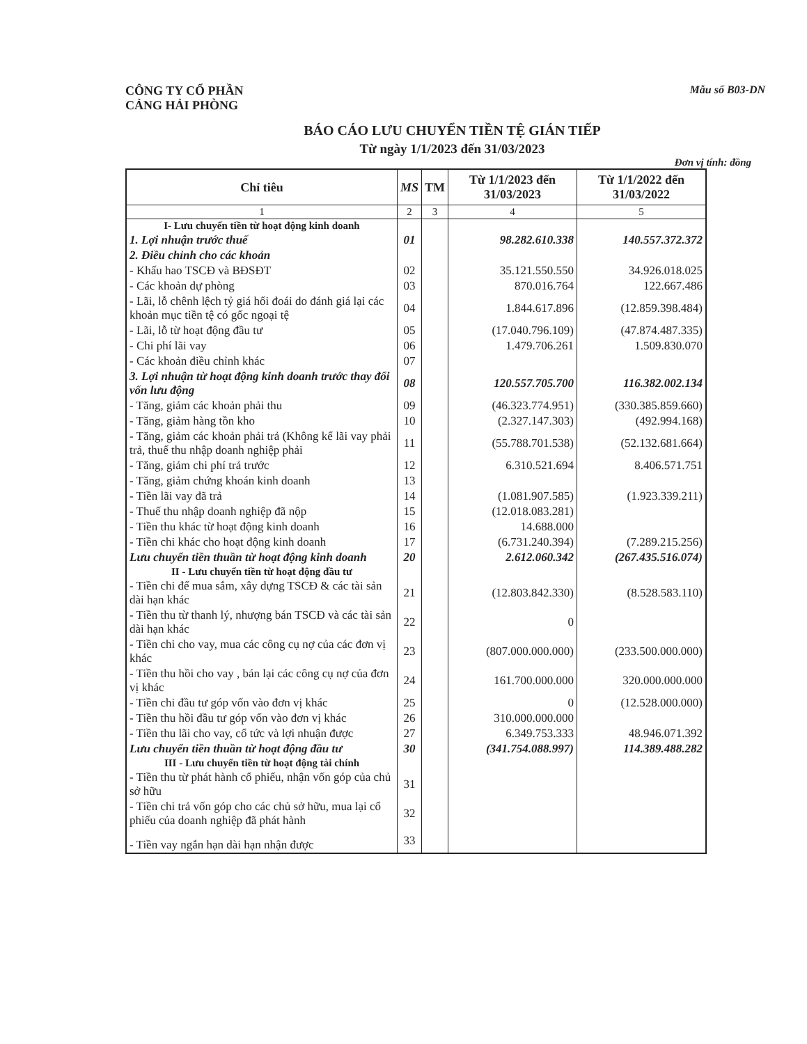CÔNG TY CỔ PHẦN
CẢNG HẢI PHÒNG
Mẫu số B03-DN
BÁO CÁO LƯU CHUYỂN TIỀN TỆ GIÁN TIẾP
Từ ngày 1/1/2023 đến 31/03/2023
Đơn vị tính: đồng
| Chỉ tiêu | MS | TM | Từ 1/1/2023 đến 31/03/2023 | Từ 1/1/2022 đến 31/03/2022 |
| --- | --- | --- | --- | --- |
| 1 | 2 | 3 | 4 | 5 |
| I- Lưu chuyển tiền từ hoạt động kinh doanh | | | | |
| 1. Lợi nhuận trước thuế | 01 | | 98.282.610.338 | 140.557.372.372 |
| 2. Điều chỉnh cho các khoản | | | | |
| - Khấu hao TSCĐ và BĐSĐT | 02 | | 35.121.550.550 | 34.926.018.025 |
| - Các khoản dự phòng | 03 | | 870.016.764 | 122.667.486 |
| - Lãi, lỗ chênh lệch tỷ giá hối đoái do đánh giá lại các khoản mục tiền tệ có gốc ngoại tệ | 04 | | 1.844.617.896 | (12.859.398.484) |
| - Lãi, lỗ từ hoạt động đầu tư | 05 | | (17.040.796.109) | (47.874.487.335) |
| - Chi phí lãi vay | 06 | | 1.479.706.261 | 1.509.830.070 |
| - Các khoản điều chỉnh khác | 07 | | | |
| 3. Lợi nhuận từ hoạt động kinh doanh trước thay đổi vốn lưu động | 08 | | 120.557.705.700 | 116.382.002.134 |
| - Tăng, giảm các khoản phải thu | 09 | | (46.323.774.951) | (330.385.859.660) |
| - Tăng, giảm hàng tồn kho | 10 | | (2.327.147.303) | (492.994.168) |
| - Tăng, giảm các khoản phải trả (Không kể lãi vay phải trả, thuế thu nhập doanh nghiệp phải | 11 | | (55.788.701.538) | (52.132.681.664) |
| - Tăng, giảm chi phí trả trước | 12 | | 6.310.521.694 | 8.406.571.751 |
| - Tăng, giảm chứng khoán kinh doanh | 13 | | | |
| - Tiền lãi vay đã trả | 14 | | (1.081.907.585) | (1.923.339.211) |
| - Thuế thu nhập doanh nghiệp đã nộp | 15 | | (12.018.083.281) | |
| - Tiền thu khác từ hoạt động kinh doanh | 16 | | 14.688.000 | |
| - Tiền chi khác cho hoạt động kinh doanh | 17 | | (6.731.240.394) | (7.289.215.256) |
| Lưu chuyển tiền thuần từ hoạt động kinh doanh | 20 | | 2.612.060.342 | (267.435.516.074) |
| II - Lưu chuyển tiền từ hoạt động đầu tư | | | | |
| - Tiền chi để mua sắm, xây dựng TSCĐ & các tài sản dài hạn khác | 21 | | (12.803.842.330) | (8.528.583.110) |
| - Tiền thu từ thanh lý, nhượng bán TSCĐ và các tài sản dài hạn khác | 22 | | 0 | |
| - Tiền chi cho vay, mua các công cụ nợ của các đơn vị khác | 23 | | (807.000.000.000) | (233.500.000.000) |
| - Tiền thu hồi cho vay , bán lại các công cụ nợ của đơn vị khác | 24 | | 161.700.000.000 | 320.000.000.000 |
| - Tiền chi đầu tư góp vốn vào đơn vị khác | 25 | | 0 | (12.528.000.000) |
| - Tiền thu hồi đầu tư góp vốn vào đơn vị khác | 26 | | 310.000.000.000 | |
| - Tiền thu lãi cho vay, cổ tức và lợi nhuận được | 27 | | 6.349.753.333 | 48.946.071.392 |
| Lưu chuyển tiền thuần từ hoạt động đầu tư | 30 | | (341.754.088.997) | 114.389.488.282 |
| III - Lưu chuyển tiền từ hoạt động tài chính | | | | |
| - Tiền thu từ phát hành cổ phiếu, nhận vốn góp của chủ sở hữu | 31 | | | |
| - Tiền chi trả vốn góp cho các chủ sở hữu, mua lại cổ phiếu của doanh nghiệp đã phát hành | 32 | | | |
| - Tiền vay ngắn hạn dài hạn nhận được | 33 | | | |